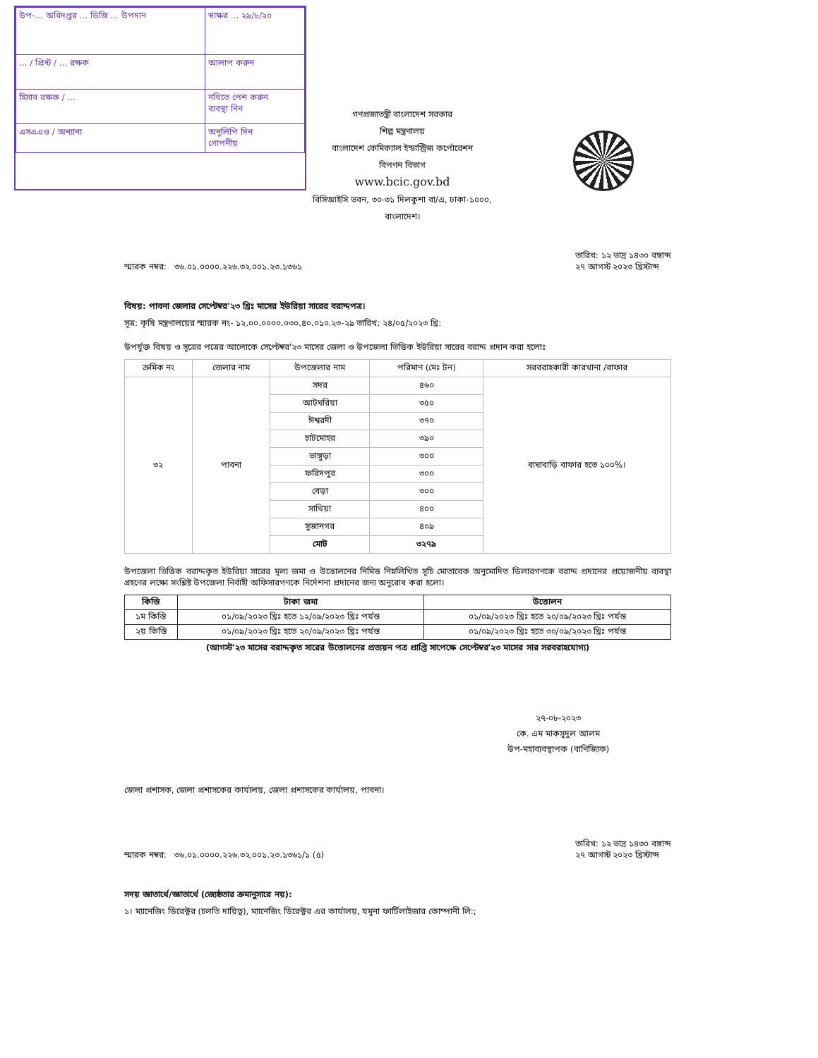| উপ-... অধিদপ্তর ... ডিজি ... উপদান | স্বাক্ষর ... ২৯/৮/২০ |
| ... / প্রিন্ট / ... রক্ষক | আলাপ করুন |
| হিসাব রক্ষক / ... | নথিতে পেশ করুন ব্যবস্থা নিন |
| এসএএও / অন্যান্য | অনুলিপি দিন গোপনীয় |
গণপ্রজাতন্ত্রী বাংলাদেশ সরকার
শিল্প মন্ত্রণালয়
বাংলাদেশ কেমিক্যাল ইন্ডাস্ট্রিজ কর্পোরেশন
বিপণন বিভাগ
www.bcic.gov.bd
বিসিআইসি ভবন, ৩০-৩১ দিলকুশা বা/এ, ঢাকা-১০০০,
বাংলাদেশ।
স্মারক নম্বর: ৩৬.০১.০০০০.২২৬.৩২.০০১.২৩.১৩৬১ তারিখ: ১২ ভাদ্র ১৪৩০ বঙ্গাব্দ
২৭ আগস্ট ২০২৩ খ্রিস্টাব্দ
বিষয়: পাবনা জেলার সেপ্টেম্বর'২৩ খ্রিঃ মাসের ইউরিয়া সারের বরাদ্দপত্র।
সূত্র: কৃষি মন্ত্রণালয়ের স্মারক নং- ১২.০০.০০০০.০৩০.৪০.০১০.২৩-২৯ তারিখ: ২৪/০৫/২০২৩ খ্রি:
উপর্যুক্ত বিষয় ও সূত্রের পত্রের আলোকে সেপ্টেম্বর'২৩ মাসের জেলা ও উপজেলা ভিত্তিক ইউরিয়া সারের বরাদ্দ প্রদান করা হলোঃ
| ক্রমিক নং | জেলার নাম | উপজেলার নাম | পরিমাণ (মেঃ টন) | সরবরাহকারী কারখানা /বাফার |
| --- | --- | --- | --- | --- |
| ৩২ | পাবনা | সদর | ৪৬০ | বাঘাবাড়ি বাফার হতে ১০০%। |
| | | আটঘরিয়া | ৩৫০ | |
| | | ঈশ্বরদী | ৩৭০ | |
| | | চাটমোহর | ৩৯০ | |
| | | ভাঙ্গুড়া | ৩০০ | |
| | | ফরিদপুর | ৩০০ | |
| | | বেড়া | ৩০০ | |
| | | সাথিয়া | ৪০০ | |
| | | সুজানগর | ৪০৯ | |
| | | মোট | ৩২৭৯ | |
উপজেলা ভিত্তিক বরাদ্দকৃত ইউরিয়া সারের মূল্য জমা ও উত্তোলনের নিমিত্ত নিম্নলিখিত সূচি মোতাবেক অনুমোদিত ডিলারগণকে বরাদ্দ প্রদানের প্রয়োজনীয় ব্যবস্থা গ্রহণের লক্ষ্যে সংশ্লিষ্ট উপজেলা নির্বাহী অফিসারগণকে নির্দেশনা প্রদানের জন্য অনুরোধ করা হলো।
| কিস্তি | টাকা জমা | উত্তোলন |
| --- | --- | --- |
| ১ম কিস্তি | ০১/০৯/২০২৩ খ্রিঃ হতে ১২/০৯/২০২৩ খ্রিঃ পর্যন্ত | ০১/০৯/২০২৩ খ্রিঃ হতে ২০/০৯/২০২৩ খ্রিঃ পর্যন্ত |
| ২য় কিস্তি | ০১/০৯/২০২৩ খ্রিঃ হতে ২০/০৯/২০২৩ খ্রিঃ পর্যন্ত | ০১/০৯/২০২৩ খ্রিঃ হতে ৩০/০৯/২০২৩ খ্রিঃ পর্যন্ত |
(আগস্ট'২৩ মাসের বরাদ্দকৃত সারের উত্তোলনের প্রত্যয়ন পত্র প্রাপ্তি সাপেক্ষে সেপ্টেম্বর'২৩ মাসের সার সরবরাহযোগ্য)
২৭-০৮-২০২৩
কে. এম মাকসুদুল আলম
উপ-মহাব্যবস্থাপক (বাণিজ্যিক)
জেলা প্রশাসক, জেলা প্রশাসকের কার্যালয়, জেলা প্রশাসকের কার্যালয়, পাবনা।
স্মারক নম্বর: ৩৬.০১.০০০০.২২৬.৩২.০০১.২৩.১৩৬১/১ (৫) তারিখ: ১২ ভাদ্র ১৪৩০ বঙ্গাব্দ
২৭ আগস্ট ২০২৩ খ্রিস্টাব্দ
সদয় জ্ঞাতার্থে/জ্ঞাতার্থে (জ্যেষ্ঠতার ক্রমানুসারে নয়):
১। ম্যানেজিং ডিরেক্টর (চলতি দায়িত্ব), ম্যানেজিং ডিরেক্টর এর কার্যালয়, যমুনা ফার্টিলাইজার কোম্পানী লি:;